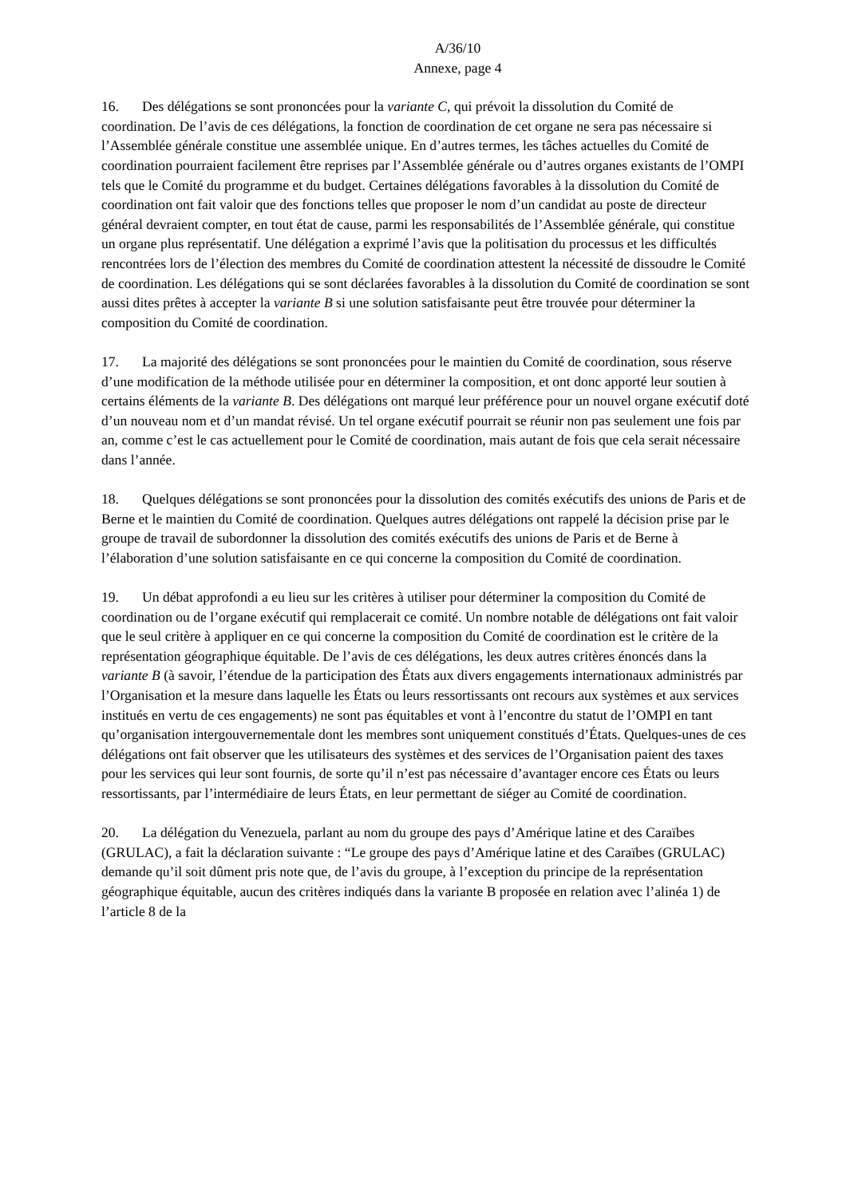A/36/10
Annexe, page 4
16. Des délégations se sont prononcées pour la variante C, qui prévoit la dissolution du Comité de coordination. De l’avis de ces délégations, la fonction de coordination de cet organe ne sera pas nécessaire si l’Assemblée générale constitue une assemblée unique. En d’autres termes, les tâches actuelles du Comité de coordination pourraient facilement être reprises par l’Assemblée générale ou d’autres organes existants de l’OMPI tels que le Comité du programme et du budget. Certaines délégations favorables à la dissolution du Comité de coordination ont fait valoir que des fonctions telles que proposer le nom d’un candidat au poste de directeur général devraient compter, en tout état de cause, parmi les responsabilités de l’Assemblée générale, qui constitue un organe plus représentatif. Une délégation a exprimé l’avis que la politisation du processus et les difficultés rencontrées lors de l’élection des membres du Comité de coordination attestent la nécessité de dissoudre le Comité de coordination. Les délégations qui se sont déclarées favorables à la dissolution du Comité de coordination se sont aussi dites prêtes à accepter la variante B si une solution satisfaisante peut être trouvée pour déterminer la composition du Comité de coordination.
17. La majorité des délégations se sont prononcées pour le maintien du Comité de coordination, sous réserve d’une modification de la méthode utilisée pour en déterminer la composition, et ont donc apporté leur soutien à certains éléments de la variante B. Des délégations ont marqué leur préférence pour un nouvel organe exécutif doté d’un nouveau nom et d’un mandat révisé. Un tel organe exécutif pourrait se réunir non pas seulement une fois par an, comme c’est le cas actuellement pour le Comité de coordination, mais autant de fois que cela serait nécessaire dans l’année.
18. Quelques délégations se sont prononcées pour la dissolution des comités exécutifs des unions de Paris et de Berne et le maintien du Comité de coordination. Quelques autres délégations ont rappelé la décision prise par le groupe de travail de subordonner la dissolution des comités exécutifs des unions de Paris et de Berne à l’élaboration d’une solution satisfaisante en ce qui concerne la composition du Comité de coordination.
19. Un débat approfondi a eu lieu sur les critères à utiliser pour déterminer la composition du Comité de coordination ou de l’organe exécutif qui remplacerait ce comité. Un nombre notable de délégations ont fait valoir que le seul critère à appliquer en ce qui concerne la composition du Comité de coordination est le critère de la représentation géographique équitable. De l’avis de ces délégations, les deux autres critères énoncés dans la variante B (à savoir, l’étendue de la participation des États aux divers engagements internationaux administrés par l’Organisation et la mesure dans laquelle les États ou leurs ressortissants ont recours aux systèmes et aux services institués en vertu de ces engagements) ne sont pas équitables et vont à l’encontre du statut de l’OMPI en tant qu’organisation intergouvernementale dont les membres sont uniquement constitués d’États. Quelques-unes de ces délégations ont fait observer que les utilisateurs des systèmes et des services de l’Organisation paient des taxes pour les services qui leur sont fournis, de sorte qu’il n’est pas nécessaire d’avantager encore ces États ou leurs ressortissants, par l’intermédiaire de leurs États, en leur permettant de siéger au Comité de coordination.
20. La délégation du Venezuela, parlant au nom du groupe des pays d’Amérique latine et des Caraïbes (GRULAC), a fait la déclaration suivante : “Le groupe des pays d’Amérique latine et des Caraïbes (GRULAC) demande qu’il soit dûment pris note que, de l’avis du groupe, à l’exception du principe de la représentation géographique équitable, aucun des critères indiqués dans la variante B proposée en relation avec l’alinéa 1) de l’article 8 de la